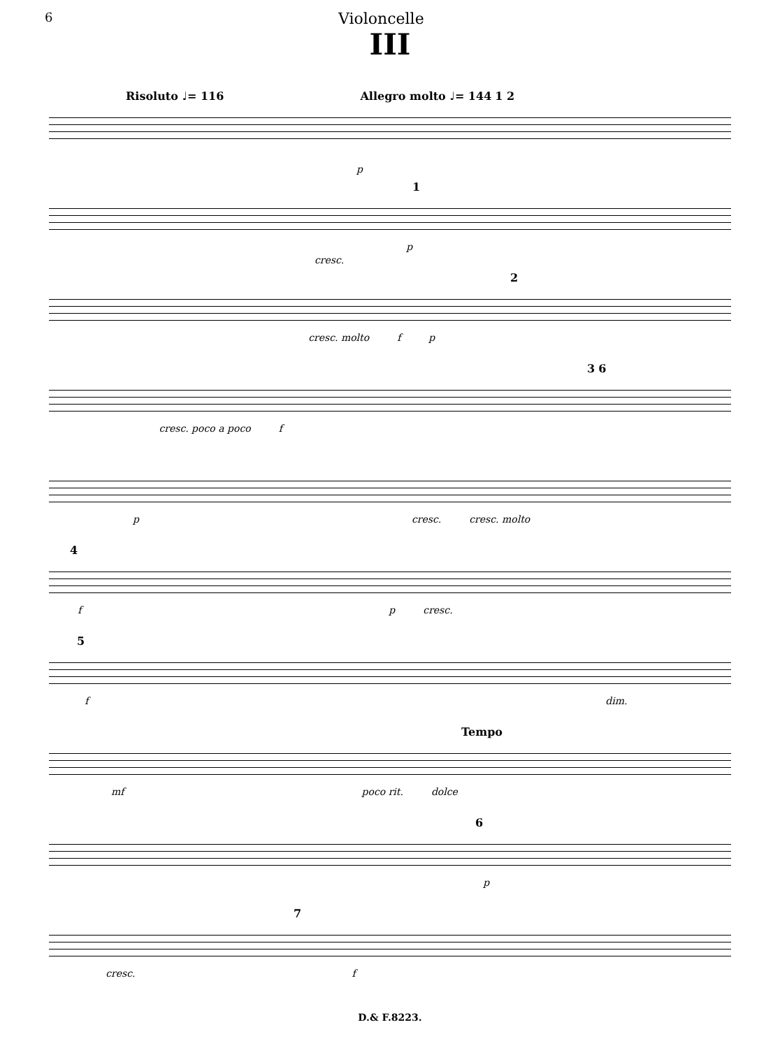6
Violoncelle
III
Risoluto ♩= 116 Allegro molto ♩= 144 1 2
p
1 p cresc.
2 cresc. molto f p
3 6 cresc. poco a poco f
pcresc. cresc. molto
4 f p cresc.
5 f dim.
Tempo mf poco rit. dolce
6 p
7 cresc. f
D.& F.8223.